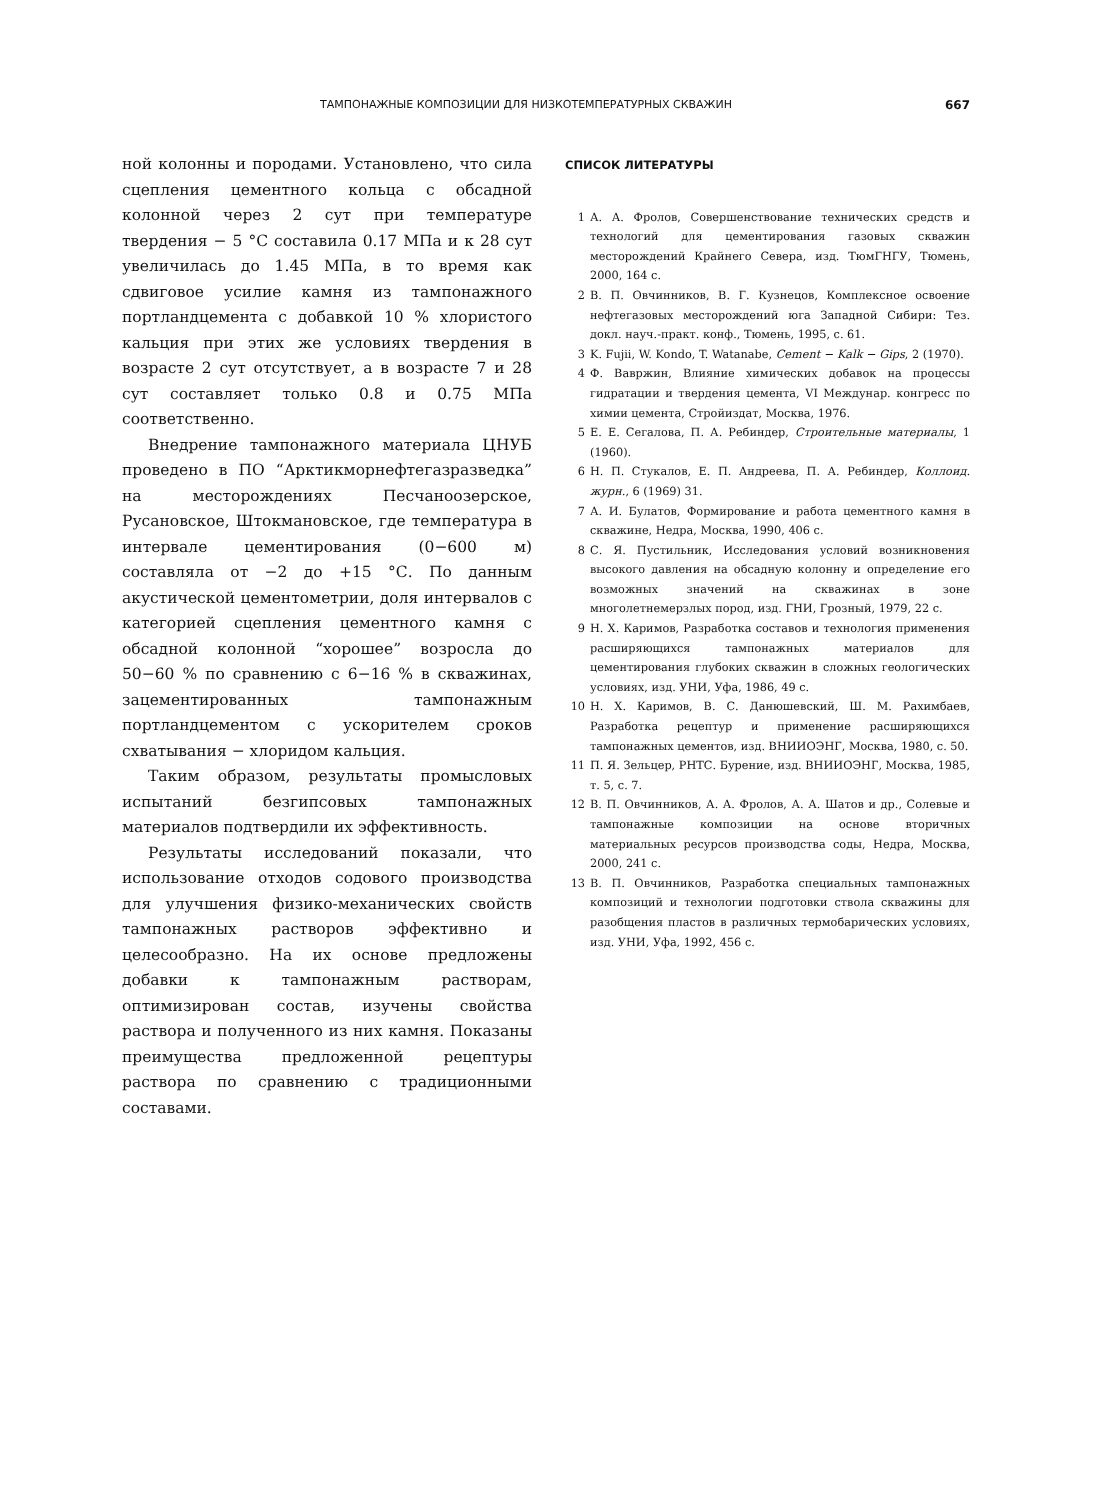ТАМПОНАЖНЫЕ КОМПОЗИЦИИ ДЛЯ НИЗКОТЕМПЕРАТУРНЫХ СКВАЖИН 667
ной колонны и породами. Установлено, что сила сцепления цементного кольца с обсадной колонной через 2 сут при температуре твердения − 5 °С составила 0.17 МПа и к 28 сут увеличилась до 1.45 МПа, в то время как сдвиговое усилие камня из тампонажного портландцемента с добавкой 10 % хлористого кальция при этих же условиях твердения в возрасте 2 сут отсутствует, а в возрасте 7 и 28 сут составляет только 0.8 и 0.75 МПа соответственно.
Внедрение тампонажного материала ЦНУБ проведено в ПО “Арктикморнефтегазразведка” на месторождениях Песчаноозерское, Русановское, Штокмановское, где температура в интервале цементирования (0−600 м) составляла от −2 до +15 °С. По данным акустической цементометрии, доля интервалов с категорией сцепления цементного камня с обсадной колонной “хорошее” возросла до 50−60 % по сравнению с 6−16 % в скважинах, зацементированных тампонажным портландцементом с ускорителем сроков схватывания − хлоридом кальция.
Таким образом, результаты промысловых испытаний безгипсовых тампонажных материалов подтвердили их эффективность.
Результаты исследований показали, что использование отходов содового производства для улучшения физико-механических свойств тампонажных растворов эффективно и целесообразно. На их основе предложены добавки к тампонажным растворам, оптимизирован состав, изучены свойства раствора и полученного из них камня. Показаны преимущества предложенной рецептуры раствора по сравнению с традиционными составами.
СПИСОК ЛИТЕРАТУРЫ
1 А. А. Фролов, Совершенствование технических средств и технологий для цементирования газовых скважин месторождений Крайнего Севера, изд. ТюмГНГУ, Тюмень, 2000, 164 с.
2 В. П. Овчинников, В. Г. Кузнецов, Комплексное освоение нефтегазовых месторождений юга Западной Сибири: Тез. докл. науч.-практ. конф., Тюмень, 1995, с. 61.
3 K. Fujii, W. Kondo, T. Watanabe, Cement − Kalk − Gips, 2 (1970).
4 Ф. Вавржин, Влияние химических добавок на процессы гидратации и твердения цемента, VI Междунар. конгресс по химии цемента, Стройиздат, Москва, 1976.
5 Е. Е. Сегалова, П. А. Ребиндер, Строительные материалы, 1 (1960).
6 Н. П. Стукалов, Е. П. Андреева, П. А. Ребиндер, Коллоид. журн., 6 (1969) 31.
7 А. И. Булатов, Формирование и работа цементного камня в скважине, Недра, Москва, 1990, 406 с.
8 С. Я. Пустильник, Исследования условий возникновения высокого давления на обсадную колонну и определение его возможных значений на скважинах в зоне многолетнемерзлых пород, изд. ГНИ, Грозный, 1979, 22 с.
9 Н. Х. Каримов, Разработка составов и технология применения расширяющихся тампонажных материалов для цементирования глубоких скважин в сложных геологических условиях, изд. УНИ, Уфа, 1986, 49 с.
10 Н. Х. Каримов, В. С. Данюшевский, Ш. М. Рахимбаев, Разработка рецептур и применение расширяющихся тампонажных цементов, изд. ВНИИОЭНГ, Москва, 1980, с. 50.
11 П. Я. Зельцер, РНТС. Бурение, изд. ВНИИОЭНГ, Москва, 1985, т. 5, с. 7.
12 В. П. Овчинников, А. А. Фролов, А. А. Шатов и др., Солевые и тампонажные композиции на основе вторичных материальных ресурсов производства соды, Недра, Москва, 2000, 241 с.
13 В. П. Овчинников, Разработка специальных тампонажных композиций и технологии подготовки ствола скважины для разобщения пластов в различных термобарических условиях, изд. УНИ, Уфа, 1992, 456 с.